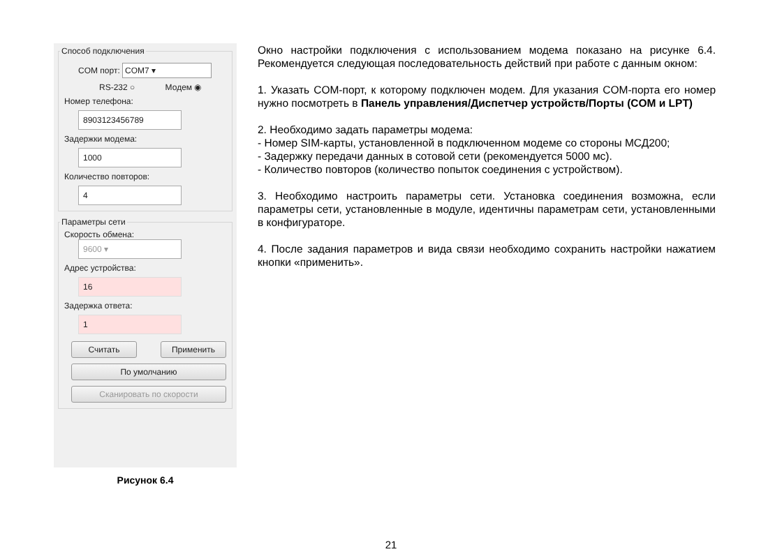Способ подключения
COM порт: COM7 ▾
RS-232 ○ Модем ◉
Номер телефона:
8903123456789
Задержки модема:
1000
Количество повторов:
4
Параметры сети
Скорость обмена:
9600 ▾
Адрес устройства:
16
Задержка ответа:
1
Считать Применить
По умолчанию
Сканировать по скорости
Рисунок 6.4
Окно настройки подключения с использованием модема показано на рисунке 6.4. Рекомендуется следующая последовательность действий при работе с данным окном:
1. Указать COM-порт, к которому подключен модем. Для указания COM-порта его номер нужно посмотреть в Панель управления/Диспетчер устройств/Порты (COM и LPT)
2. Необходимо задать параметры модема:
- Номер SIM-карты, установленной в подключенном модеме со стороны МСД200;
- Задержку передачи данных в сотовой сети (рекомендуется 5000 мс).
- Количество повторов (количество попыток соединения с устройством).
3. Необходимо настроить параметры сети. Установка соединения возможна, если параметры сети, установленные в модуле, идентичны параметрам сети, установленными в конфигураторе.
4. После задания параметров и вида связи необходимо сохранить настройки нажатием кнопки «применить».
21